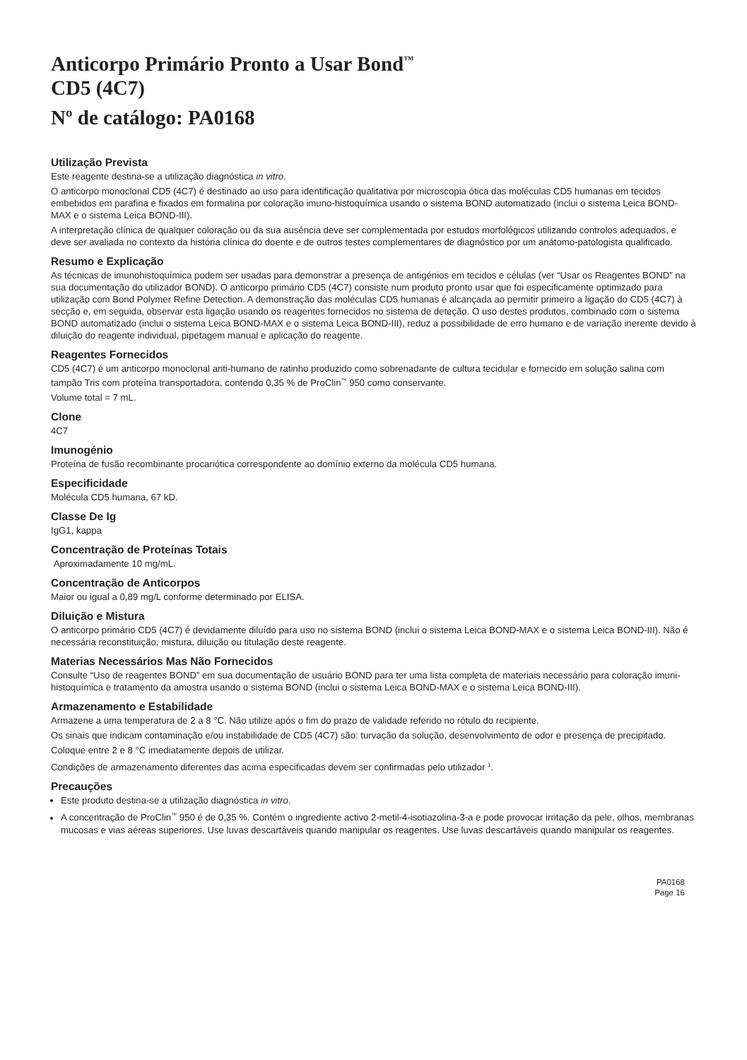Anticorpo Primário Pronto a Usar Bond<sup>™</sup>
CD5 (4C7)
Nº de catálogo: PA0168
Utilização Prevista
Este reagente destina-se a utilização diagnóstica in vitro.
O anticorpo monoclonal CD5 (4C7) é destinado ao uso para identificação qualitativa por microscopia ótica das moléculas CD5 humanas em tecidos embebidos em parafina e fixados em formalina por coloração imuno-histoquímica usando o sistema BOND automatizado (inclui o sistema Leica BOND-MAX e o sistema Leica BOND-III).
A interpretação clínica de qualquer coloração ou da sua ausência deve ser complementada por estudos morfológicos utilizando controlos adequados, e deve ser avaliada no contexto da história clínica do doente e de outros testes complementares de diagnóstico por um anátomo-patologista qualificado.
Resumo e Explicação
As técnicas de imunohistoquímica podem ser usadas para demonstrar a presença de antigénios em tecidos e células (ver “Usar os Reagentes BOND” na sua documentação do utilizador BOND). O anticorpo primário CD5 (4C7) consiste num produto pronto usar que foi especificamente optimizado para utilização com Bond Polymer Refine Detection. A demonstração das moléculas CD5 humanas é alcançada ao permitir primeiro a ligação do CD5 (4C7) à secção e, em seguida, observar esta ligação usando os reagentes fornecidos no sistema de deteção. O uso destes produtos, combinado com o sistema BOND automatizado (inclui o sistema Leica BOND-MAX e o sistema Leica BOND-III), reduz a possibilidade de erro humano e de variação inerente devido à diluição do reagente individual, pipetagem manual e aplicação do reagente.
Reagentes Fornecidos
CD5 (4C7) é um anticorpo monoclonal anti-humano de ratinho produzido como sobrenadante de cultura tecidular e fornecido em solução salina com tampão Tris com proteína transportadora, contendo 0,35 % de ProClin<sup>™</sup> 950 como conservante.
Volume total = 7 mL.
Clone
4C7
Imunogénio
Proteína de fusão recombinante procariótica correspondente ao domínio externo da molécula CD5 humana.
Especificidade
Molécula CD5 humana, 67 kD.
Classe De Ig
IgG1, kappa
Concentração de Proteínas Totais
Aproximadamente 10 mg/mL.
Concentração de Anticorpos
Maior ou igual a 0,89 mg/L conforme determinado por ELISA.
Diluição e Mistura
O anticorpo primário CD5 (4C7) é devidamente diluído para uso no sistema BOND (inclui o sistema Leica BOND-MAX e o sistema Leica BOND-III). Não é necessária reconstituição, mistura, diluição ou titulação deste reagente.
Materias Necessários Mas Não Fornecidos
Consulte “Uso de reagentes BOND” em sua documentação de usuário BOND para ter uma lista completa de materiais necessário para coloração imuni-histoquímica e tratamento da amostra usando o sistema BOND (inclui o sistema Leica BOND-MAX e o sistema Leica BOND-III).
Armazenamento e Estabilidade
Armazene a uma temperatura de 2 a 8 °C. Não utilize após o fim do prazo de validade referido no rótulo do recipiente.
Os sinais que indicam contaminação e/ou instabilidade de CD5 (4C7) são: turvação da solução, desenvolvimento de odor e presença de precipitado.
Coloque entre 2 e 8 °C imediatamente depois de utilizar.
Condições de armazenamento diferentes das acima especificadas devem ser confirmadas pelo utilizador <sup>1</sup>.
Precauções
Este produto destina-se a utilização diagnóstica in vitro.
A concentração de ProClin<sup>™</sup> 950 é de 0,35 %. Contém o ingrediente activo 2-metil-4-isotiazolina-3-a e pode provocar irritação da pele, olhos, membranas mucosas e vias aéreas superiores. Use luvas descartáveis quando manipular os reagentes. Use luvas descartáveis quando manipular os reagentes.
PA0168
Page 16